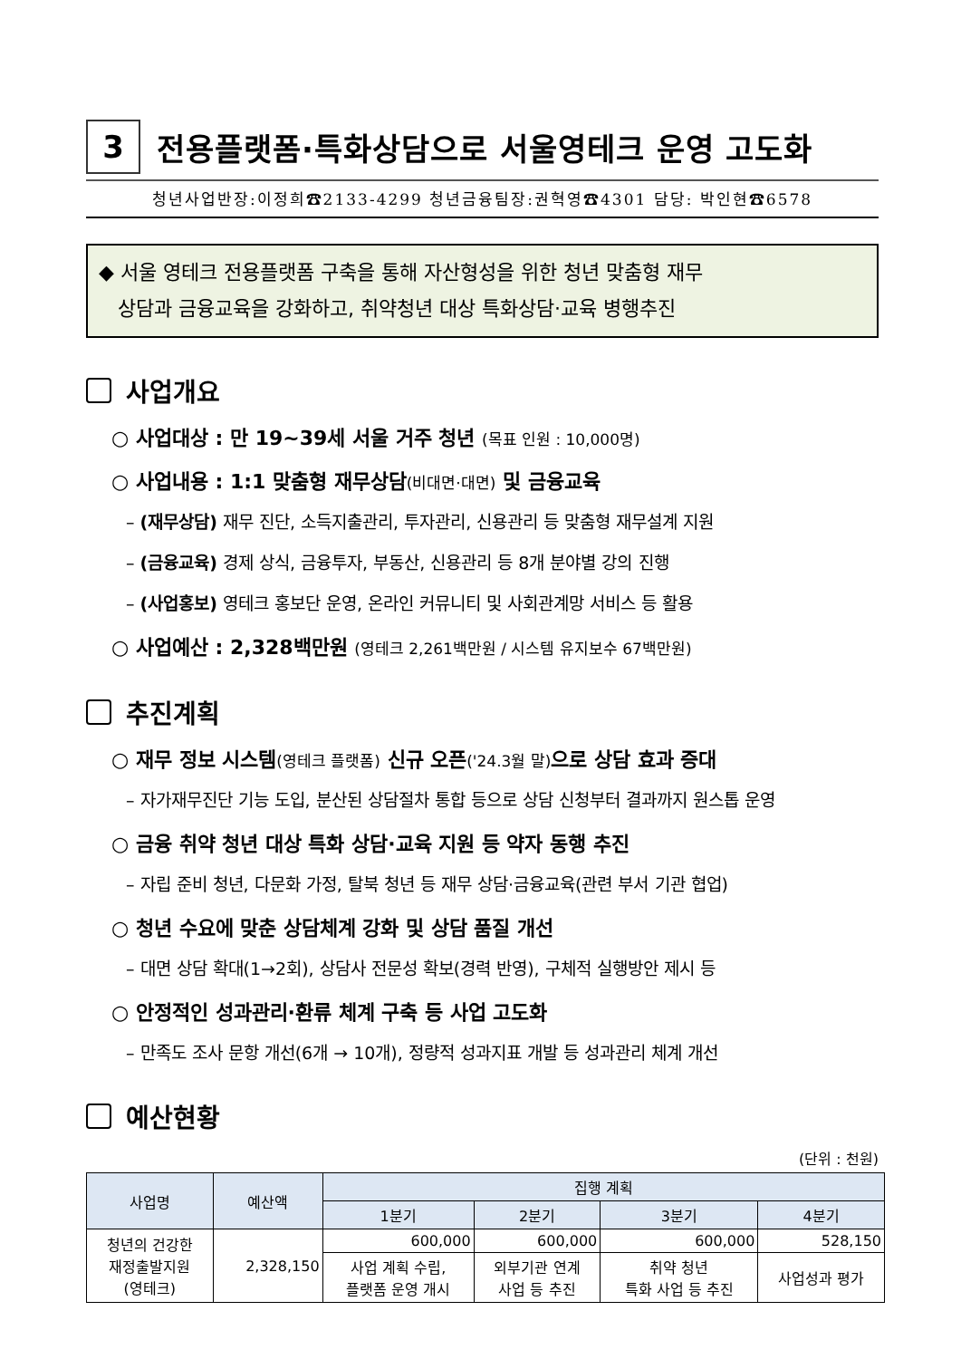3
전용플랫폼·특화상담으로 서울영테크 운영 고도화
청년사업반장:이정희☎2133-4299 청년금융팀장:권혁영☎4301 담당: 박인현☎6578
◆ 서울 영테크 전용플랫폼 구축을 통해 자산형성을 위한 청년 맞춤형 재무
상담과 금융교육을 강화하고, 취약청년 대상 특화상담·교육 병행추진
사업개요
○ 사업대상 : 만 19~39세 서울 거주 청년 (목표 인원 : 10,000명)
○ 사업내용 : 1:1 맞춤형 재무상담(비대면·대면) 및 금융교육
– (재무상담) 재무 진단, 소득지출관리, 투자관리, 신용관리 등 맞춤형 재무설계 지원
– (금융교육) 경제 상식, 금융투자, 부동산, 신용관리 등 8개 분야별 강의 진행
– (사업홍보) 영테크 홍보단 운영, 온라인 커뮤니티 및 사회관계망 서비스 등 활용
○ 사업예산 : 2,328백만원 (영테크 2,261백만원 / 시스템 유지보수 67백만원)
추진계획
○ 재무 정보 시스템(영테크 플랫폼) 신규 오픈('24.3월 말) 으로 상담 효과 증대
– 자가재무진단 기능 도입, 분산된 상담절차 통합 등으로 상담 신청부터 결과까지 원스톱 운영
○ 금융 취약 청년 대상 특화 상담·교육 지원 등 약자 동행 추진
– 자립 준비 청년, 다문화 가정, 탈북 청년 등 재무 상담·금융교육(관련 부서 기관 협업)
○ 청년 수요에 맞춘 상담체계 강화 및 상담 품질 개선
– 대면 상담 확대(1→2회), 상담사 전문성 확보(경력 반영), 구체적 실행방안 제시 등
○ 안정적인 성과관리·환류 체계 구축 등 사업 고도화
– 만족도 조사 문항 개선(6개 → 10개), 정량적 성과지표 개발 등 성과관리 체계 개선
예산현황
(단위 : 천원)
| 사업명 | 예산액 | 집행 계획 | | | |
| --- | --- | --- | --- | --- | --- |
| | | 1분기 | 2분기 | 3분기 | 4분기 |
| 청년의 건강한 재정출발지원 (영테크) | 2,328,150 | 600,000 | 600,000 | 600,000 | 528,150 |
| | | 사업 계획 수립, 플랫폼 운영 개시 | 외부기관 연계 사업 등 추진 | 취약 청년 특화 사업 등 추진 | 사업성과 평가 |